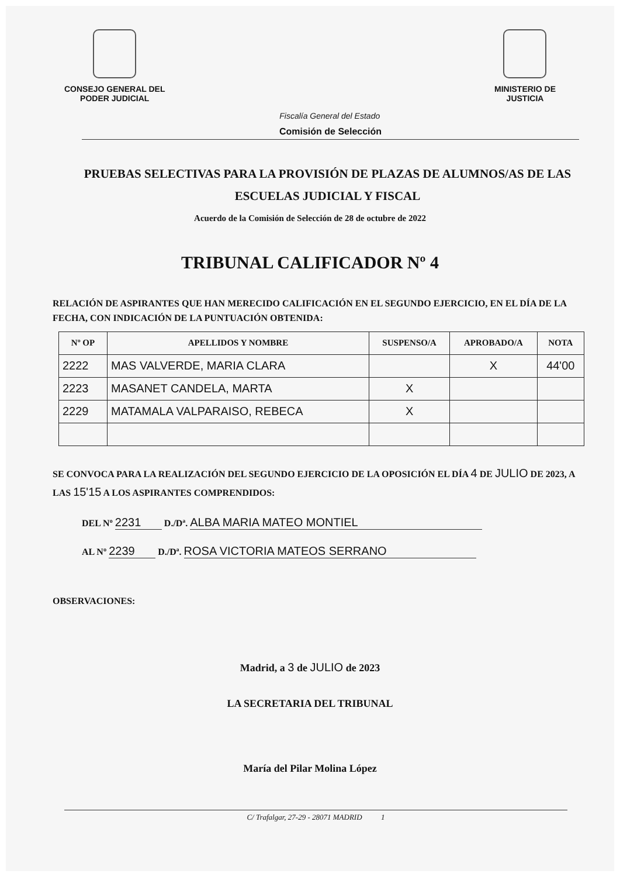CONSEJO GENERAL DEL
PODER JUDICIAL
Fiscalía General del Estado
MINISTERIO DE
JUSTICIA
Comisión de Selección
PRUEBAS SELECTIVAS PARA LA PROVISIÓN DE PLAZAS DE ALUMNOS/AS DE LAS ESCUELAS JUDICIAL Y FISCAL
Acuerdo de la Comisión de Selección de 28 de octubre de 2022
TRIBUNAL CALIFICADOR Nº 4
RELACIÓN DE ASPIRANTES QUE HAN MERECIDO CALIFICACIÓN EN EL SEGUNDO EJERCICIO, EN EL DÍA DE LA FECHA, CON INDICACIÓN DE LA PUNTUACIÓN OBTENIDA:
| Nº OP | APELLIDOS Y NOMBRE | SUSPENSO/A | APROBADO/A | NOTA |
| --- | --- | --- | --- | --- |
| 2222 | MAS VALVERDE, MARIA CLARA | | X | 44'00 |
| 2223 | MASANET CANDELA, MARTA | X | | |
| 2229 | MATAMALA VALPARAISO, REBECA | X | | |
SE CONVOCA PARA LA REALIZACIÓN DEL SEGUNDO EJERCICIO DE LA OPOSICIÓN EL DÍA 4 DE JULIO DE 2023, A LAS 15'15 A LOS ASPIRANTES COMPRENDIDOS:
DEL Nº 2231 D./Dª. ALBA MARIA MATEO MONTIEL
AL Nº 2239 D./Dª. ROSA VICTORIA MATEOS SERRANO
OBSERVACIONES:
Madrid, a 3 de JULIO de 2023
LA SECRETARIA DEL TRIBUNAL
María del Pilar Molina López
C/ Trafalgar, 27-29 - 28071 MADRID 1